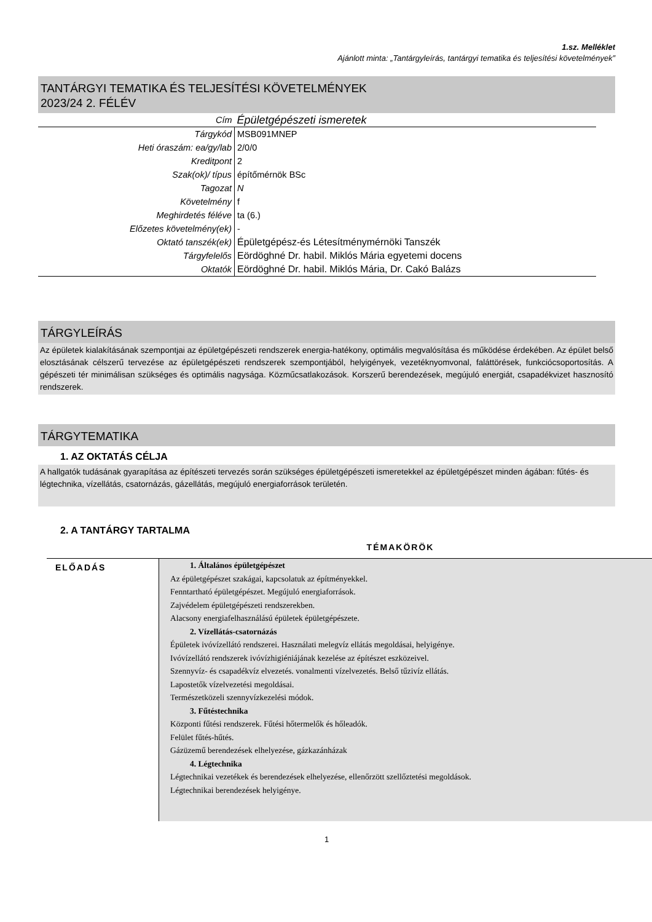1.sz. Melléklet
Ajánlott minta: „Tantárgyleírás, tantárgyi tematika és teljesítési követelmények”
TANTÁRGYI TEMATIKA ÉS TELJESÍTÉSI KÖVETELMÉNYEK
2023/24 2. FÉLÉV
| Cím | Épületgépészeti ismeretek |
| Tárgykód | MSB091MNEP |
| Heti óraszám: ea/gy/lab | 2/0/0 |
| Kreditpont | 2 |
| Szak(ok)/ típus | építőmérnök BSc |
| Tagozat | N |
| Követelmény | f |
| Meghirdetés féléve | ta (6.) |
| Előzetes követelmény(ek) | - |
| Oktató tanszék(ek) | Épületgépész-és Létesítménymérnöki Tanszék |
| Tárgyfelelős | Eördöghné Dr. habil. Miklós Mária egyetemi docens |
| Oktatók | Eördöghné Dr. habil. Miklós Mária, Dr. Cakó Balázs |
TÁRGYLEÍRÁS
Az épületek kialakításának szempontjai az épületgépészeti rendszerek energia-hatékony, optimális megvalósítása és működése érdekében. Az épület belső elosztásának célszerű tervezése az épületgépészeti rendszerek szempontjából, helyigények, vezetéknyomvonal, faláttörések, funkciócsoportosítás. A gépészeti tér minimálisan szükséges és optimális nagysága. Közműcsatlakozások. Korszerű berendezések, megújuló energiát, csapadékvizet hasznosító rendszerek.
TÁRGYTEMATIKA
1. AZ OKTATÁS CÉLJA
A hallgatók tudásának gyarapítása az építészeti tervezés során szükséges épületgépészeti ismeretekkel az épületgépészet minden ágában: fűtés- és légtechnika, vízellátás, csatornázás, gázellátás, megújuló energiaforrások területén.
2. A TANTÁRGY TARTALMA
TÉMAKÖRÖK
| ELŐADÁS | 1. Általános épületgépészet Az épületgépészet szakágai, kapcsolatuk az építményekkel. Fenntartható épületgépészet. Megújuló energiaforrások. Zajvédelem épületgépészeti rendszerekben. Alacsony energiafelhasználású épületek épületgépészete. 2. Vízellátás-csatornázás Épületek ivóvízellátó rendszerei. Használati melegvíz ellátás megoldásai, helyigénye. Ivóvízellátó rendszerek ivóvízhigiéniájának kezelése az építészet eszközeivel. Szennyvíz- és csapadékvíz elvezetés. vonalmenti vízelvezetés. Belső tűzivíz ellátás. Lapostetők vízelvezetési megoldásai. Természetközeli szennyvízkezelési módok. 3. Fűtéstechnika Központi fűtési rendszerek. Fűtési hőtermelők és hőleadók. Felület fűtés-hűtés. Gázüzemű berendezések elhelyezése, gázkazánházak 4. Légtechnika Légtechnikai vezetékek és berendezések elhelyezése, ellenőrzött szellőztetési megoldások. Légtechnikai berendezések helyigénye. |
1